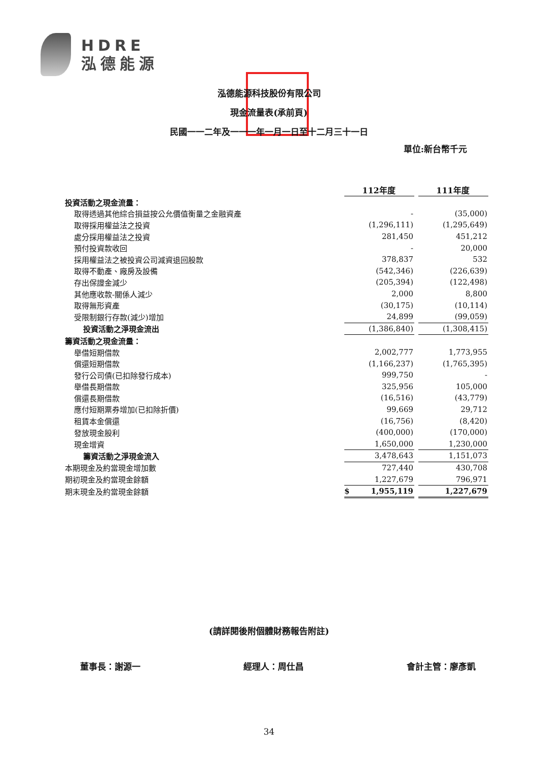HDRE
泓德能源
泓德能源科技股份有限公司
現金流量表(承前頁)
民國一一二年及一一一年一月一日至十二月三十一日
單位:新台幣千元
| | 112年度 | | 111年度 |
| 投資活動之現金流量： | | | |
| 取得透過其他綜合損益按公允價值衡量之金融資產 | - | | (35,000) |
| 取得採用權益法之投資 | (1,296,111) | | (1,295,649) |
| 處分採用權益法之投資 | 281,450 | | 451,212 |
| 預付投資款收回 | - | | 20,000 |
| 採用權益法之被投資公司減資退回股款 | 378,837 | | 532 |
| 取得不動產、廠房及設備 | (542,346) | | (226,639) |
| 存出保證金減少 | (205,394) | | (122,498) |
| 其他應收款-關係人減少 | 2,000 | | 8,800 |
| 取得無形資產 | (30,175) | | (10,114) |
| 受限制銀行存款(減少)增加 | 24,899 | | (99,059) |
| 投資活動之淨現金流出 | (1,386,840) | | (1,308,415) |
| 籌資活動之現金流量： | | | |
| 舉借短期借款 | 2,002,777 | | 1,773,955 |
| 償還短期借款 | (1,166,237) | | (1,765,395) |
| 發行公司債(已扣除發行成本) | 999,750 | | - |
| 舉借長期借款 | 325,956 | | 105,000 |
| 償還長期借款 | (16,516) | | (43,779) |
| 應付短期票券增加(已扣除折價) | 99,669 | | 29,712 |
| 租賃本金償還 | (16,756) | | (8,420) |
| 發放現金股利 | (400,000) | | (170,000) |
| 現金增資 | 1,650,000 | | 1,230,000 |
| 籌資活動之淨現金流入 | 3,478,643 | | 1,151,073 |
| 本期現金及約當現金增加數 | 727,440 | | 430,708 |
| 期初現金及約當現金餘額 | 1,227,679 | | 796,971 |
| 期末現金及約當現金餘額 | $ 1,955,119 | | 1,227,679 |
(請詳閱後附個體財務報告附註)
董事長：謝源一 經理人：周仕昌 會計主管：廖彥凱
34